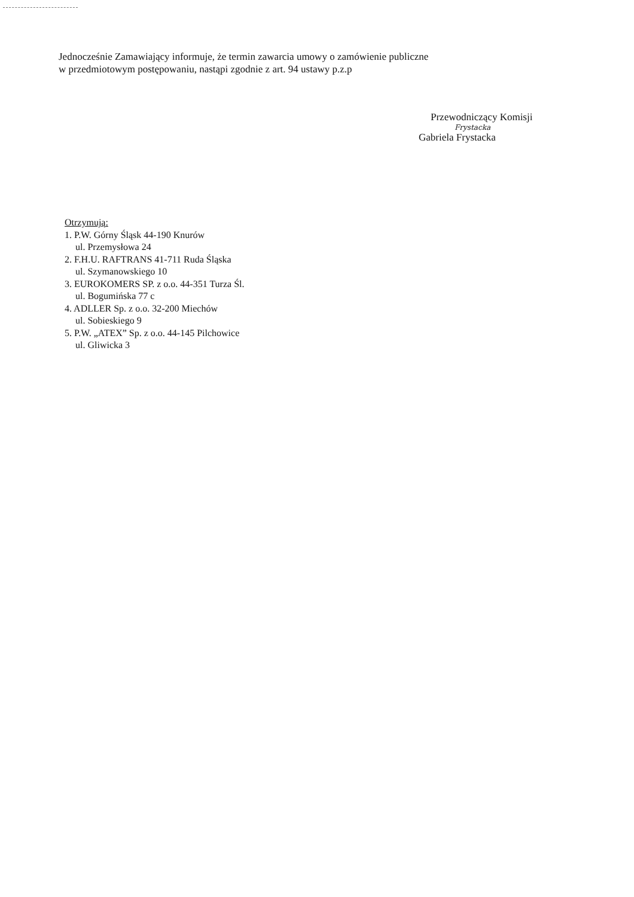Jednocześnie Zamawiający informuje, że termin zawarcia umowy o zamówienie publiczne
w przedmiotowym postępowaniu, nastąpi zgodnie z art. 94 ustawy p.z.p
Przewodniczący Komisji
Frystacka
Gabriela Frystacka
Otrzymują:
1. P.W. Górny Śląsk 44-190 Knurów
ul. Przemysłowa 24
2. F.H.U. RAFTRANS 41-711 Ruda Śląska
ul. Szymanowskiego 10
3. EUROKOMERS SP. z o.o. 44-351 Turza Śl.
ul. Bogumińska 77 c
4. ADLLER Sp. z o.o. 32-200 Miechów
ul. Sobieskiego 9
5. P.W. „ATEX” Sp. z o.o. 44-145 Pilchowice
ul. Gliwicka 3